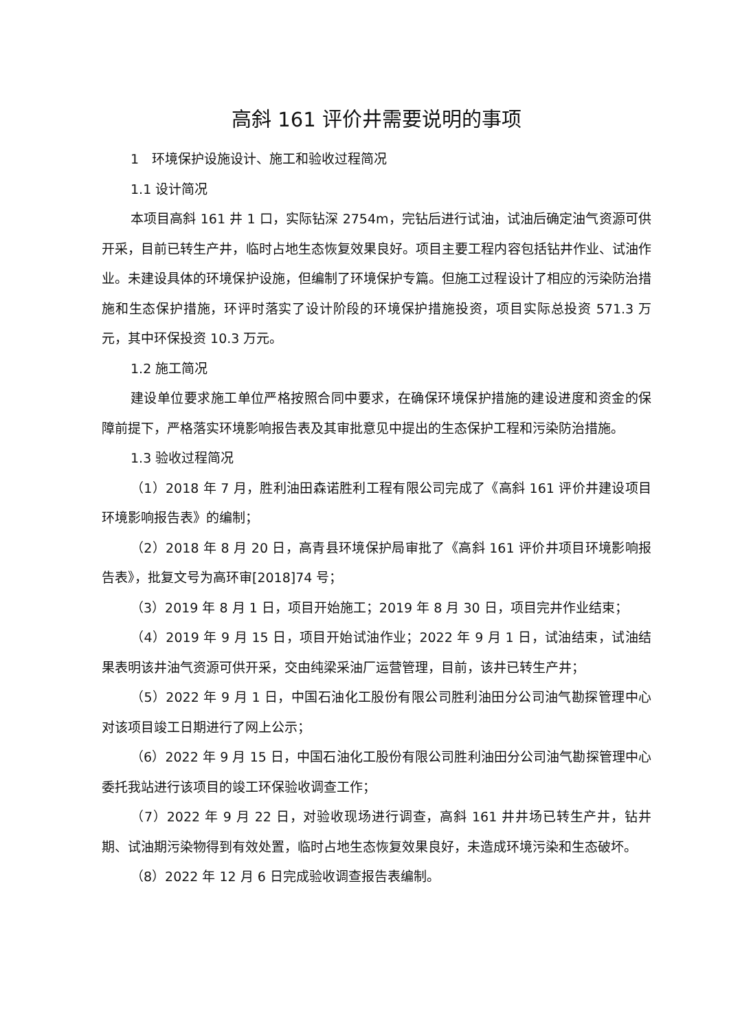高斜 161 评价井需要说明的事项
1　环境保护设施设计、施工和验收过程简况
1.1 设计简况
本项目高斜 161 井 1 口，实际钻深 2754m，完钻后进行试油，试油后确定油气资源可供开采，目前已转生产井，临时占地生态恢复效果良好。项目主要工程内容包括钻井作业、试油作业。未建设具体的环境保护设施，但编制了环境保护专篇。但施工过程设计了相应的污染防治措施和生态保护措施，环评时落实了设计阶段的环境保护措施投资，项目实际总投资 571.3 万元，其中环保投资 10.3 万元。
1.2 施工简况
建设单位要求施工单位严格按照合同中要求，在确保环境保护措施的建设进度和资金的保障前提下，严格落实环境影响报告表及其审批意见中提出的生态保护工程和污染防治措施。
1.3 验收过程简况
（1）2018 年 7 月，胜利油田森诺胜利工程有限公司完成了《高斜 161 评价井建设项目环境影响报告表》的编制；
（2）2018 年 8 月 20 日，高青县环境保护局审批了《高斜 161 评价井项目环境影响报告表》，批复文号为高环审[2018]74 号；
（3）2019 年 8 月 1 日，项目开始施工；2019 年 8 月 30 日，项目完井作业结束；
（4）2019 年 9 月 15 日，项目开始试油作业；2022 年 9 月 1 日，试油结束，试油结果表明该井油气资源可供开采，交由纯梁采油厂运营管理，目前，该井已转生产井；
（5）2022 年 9 月 1 日，中国石油化工股份有限公司胜利油田分公司油气勘探管理中心对该项目竣工日期进行了网上公示；
（6）2022 年 9 月 15 日，中国石油化工股份有限公司胜利油田分公司油气勘探管理中心委托我站进行该项目的竣工环保验收调查工作；
（7）2022 年 9 月 22 日，对验收现场进行调查，高斜 161 井井场已转生产井，钻井期、试油期污染物得到有效处置，临时占地生态恢复效果良好，未造成环境污染和生态破坏。
（8）2022 年 12 月 6 日完成验收调查报告表编制。